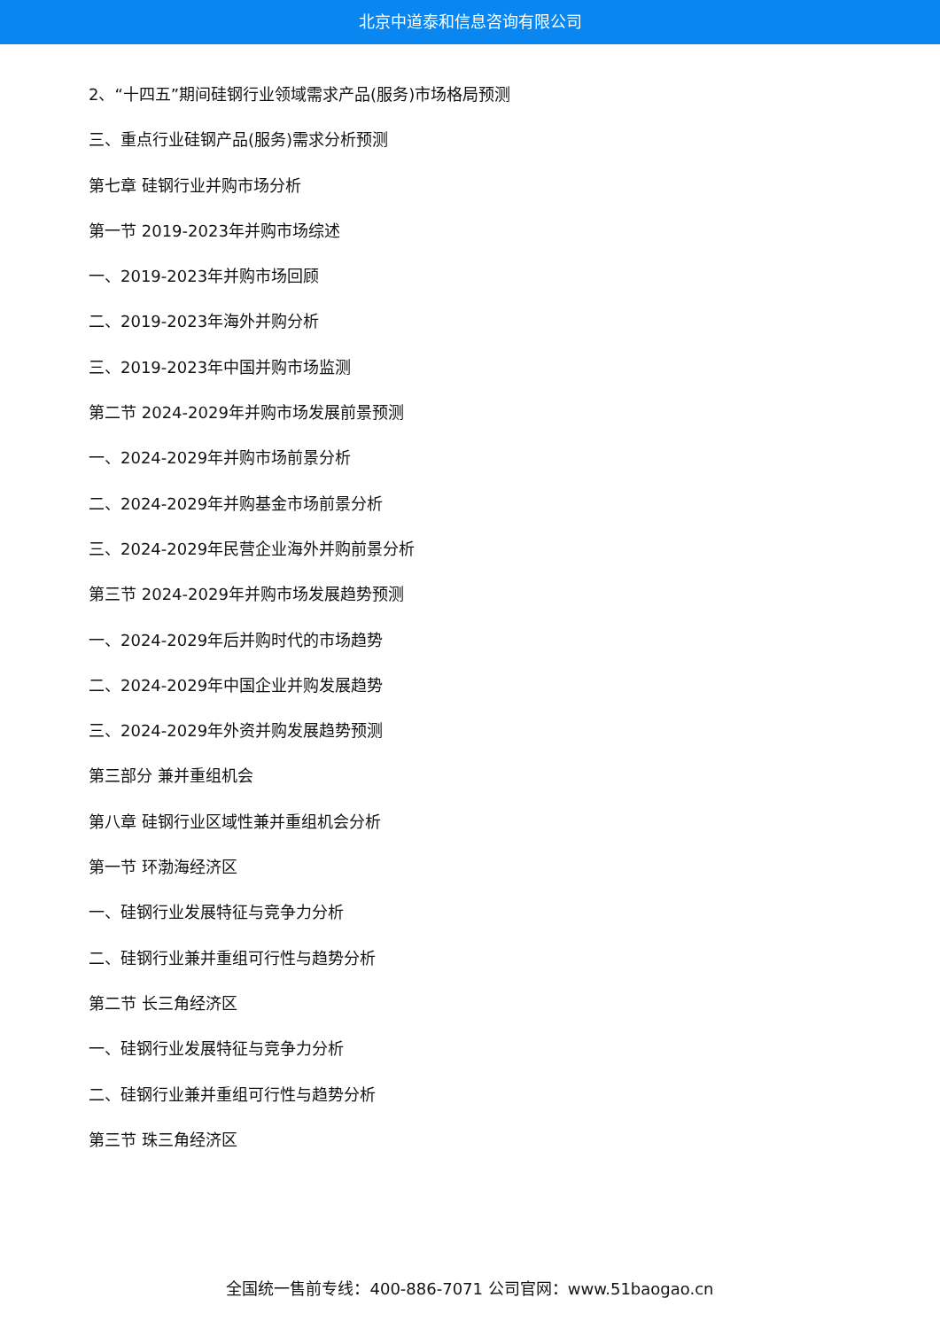北京中道泰和信息咨询有限公司
2、“十四五”期间硅钢行业领域需求产品(服务)市场格局预测
三、重点行业硅钢产品(服务)需求分析预测
第七章 硅钢行业并购市场分析
第一节 2019-2023年并购市场综述
一、2019-2023年并购市场回顾
二、2019-2023年海外并购分析
三、2019-2023年中国并购市场监测
第二节 2024-2029年并购市场发展前景预测
一、2024-2029年并购市场前景分析
二、2024-2029年并购基金市场前景分析
三、2024-2029年民营企业海外并购前景分析
第三节 2024-2029年并购市场发展趋势预测
一、2024-2029年后并购时代的市场趋势
二、2024-2029年中国企业并购发展趋势
三、2024-2029年外资并购发展趋势预测
第三部分 兼并重组机会
第八章 硅钢行业区域性兼并重组机会分析
第一节 环渤海经济区
一、硅钢行业发展特征与竞争力分析
二、硅钢行业兼并重组可行性与趋势分析
第二节 长三角经济区
一、硅钢行业发展特征与竞争力分析
二、硅钢行业兼并重组可行性与趋势分析
第三节 珠三角经济区
全国统一售前专线：400-886-7071 公司官网：www.51baogao.cn